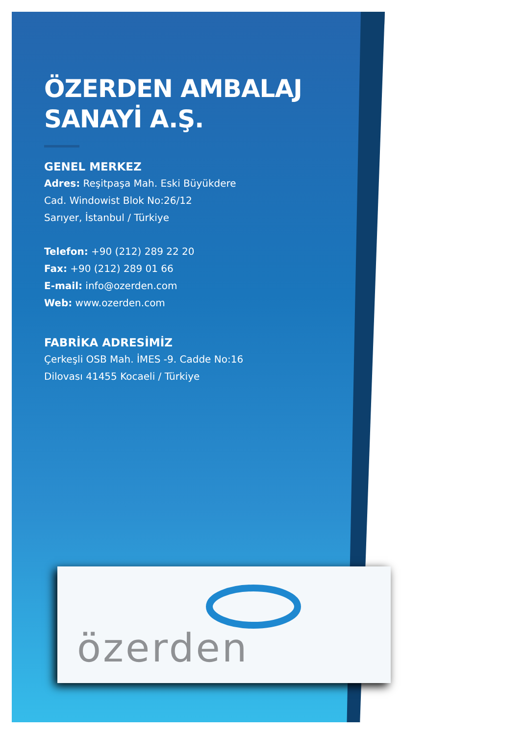ÖZERDEN AMBALAJ
SANAYİ A.Ş.
GENEL MERKEZ
Adres: Reşitpaşa Mah. Eski Büyükdere
Cad. Windowist Blok No:26/12
Sarıyer, İstanbul / Türkiye
Telefon: +90 (212) 289 22 20
Fax: +90 (212) 289 01 66
E-mail: info@ozerden.com
Web: www.ozerden.com
FABRİKA ADRESİMİZ
Çerkeşli OSB Mah. İMES -9. Cadde No:16
Dilovası 41455 Kocaeli / Türkiye
özerden